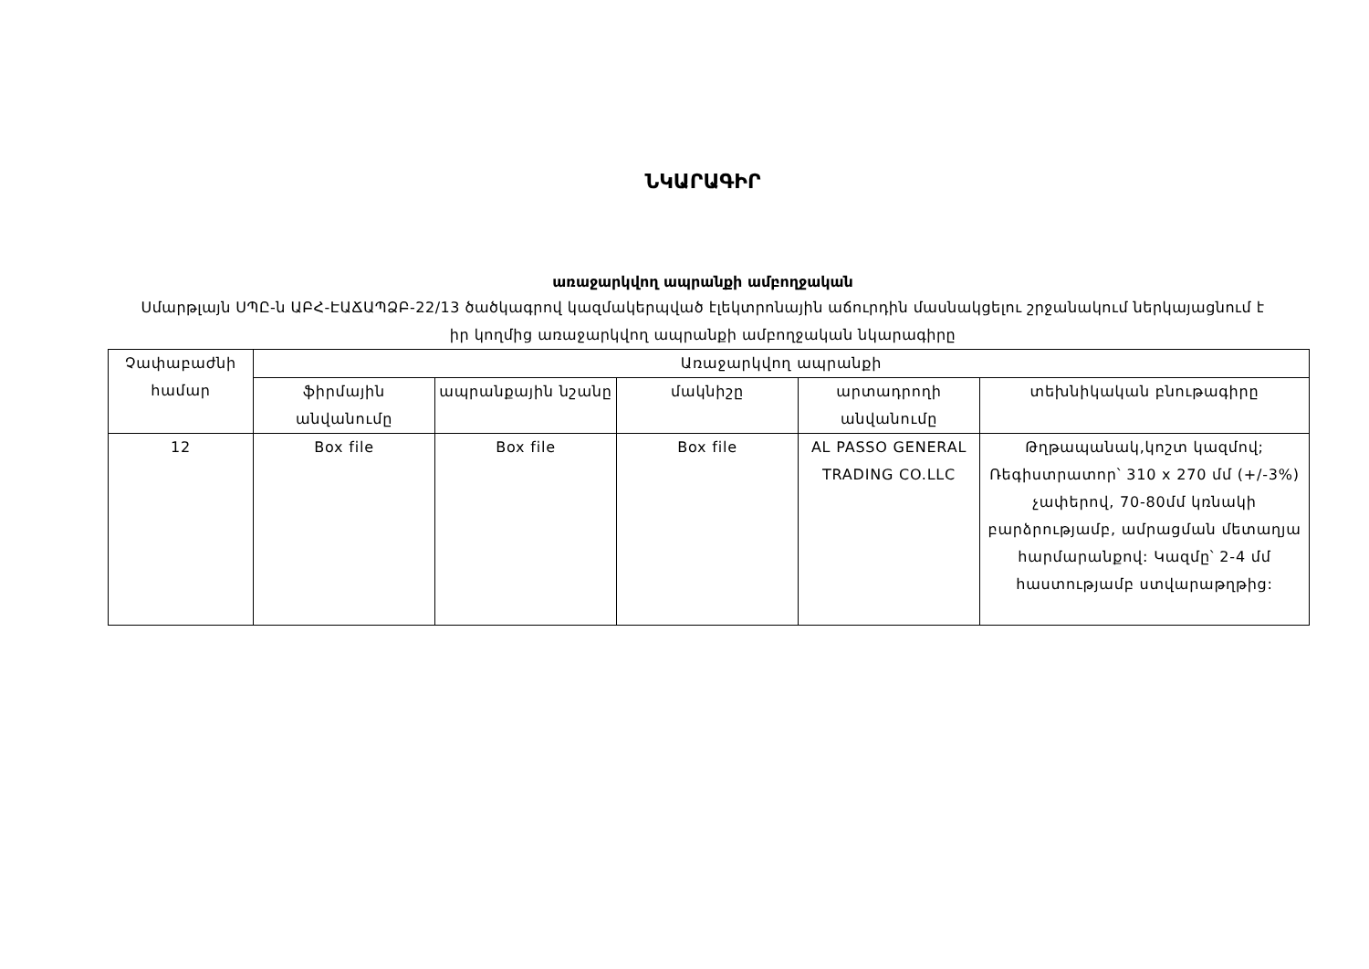ՆԿԱՐԱԳԻՐ
առաջարկվող ապրանքի ամբողջական
Սմարթլայն ՍՊԸ-ն ԱԲՀ-ԷԱՃԱՊՁԲ-22/13 ծածկագրով կազմակերպված էլեկտրոնային աճուրդին մասնակցելու շրջանակում ներկայացնում է իր կողմից առաջարկվող ապրանքի ամբողջական նկարագիրը
| Չափաբաժնի համար | Առաջարկվող ապրանքի | | | | |
| --- | --- | --- | --- | --- | --- |
| | ֆիրմային անվանումը | ապրանքային նշանը | մակնիշը | արտադրողի անվանումը | տեխնիկական բնութագիրը |
| 12 | Box file | Box file | Box file | AL PASSO GENERAL TRADING CO.LLC | Թղթապանակ,կոշտ կազմով; Ռեգիստրատոր՝ 310 x 270 մմ (+/-3%) չափերով, 70-80մմ կռնակի բարձրությամբ, ամրացման մետաղյա հարմարանքով: Կազմը՝ 2-4 մմ հաստությամբ ստվարաթղթից: |